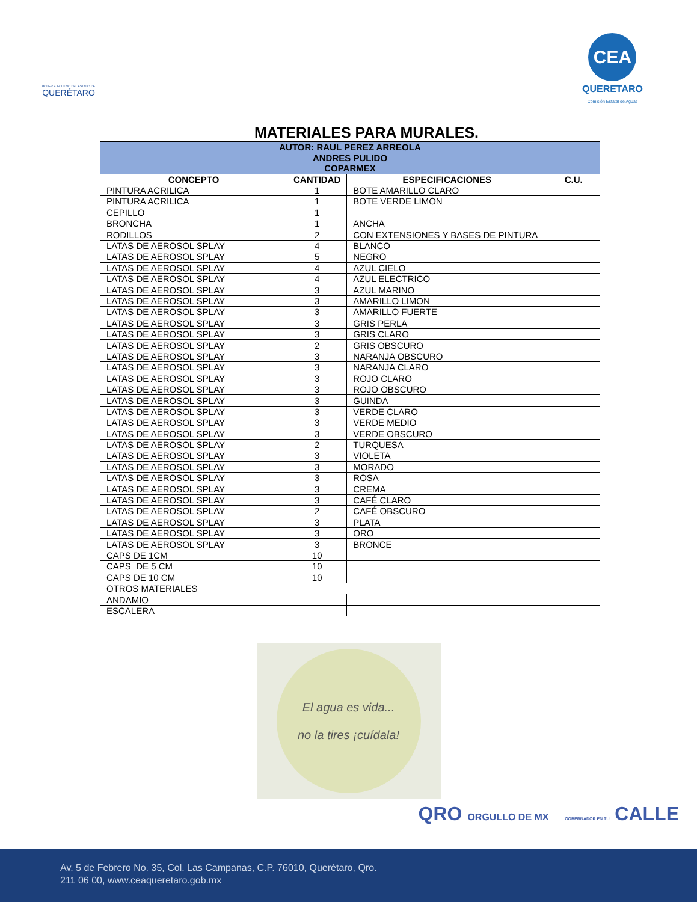PODER EJECUTIVO DEL ESTADO DE
QUERÉTARO
CEA
QUERETARO
Comisión Estatal de Aguas
MATERIALES PARA MURALES.
| AUTOR: RAUL PEREZ ARREOLA ANDRES PULIDO COPARMEX | | | |
| CONCEPTO | CANTIDAD | ESPECIFICACIONES | C.U. |
| PINTURA ACRILICA | 1 | BOTE AMARILLO CLARO | |
| PINTURA ACRILICA | 1 | BOTE VERDE LIMÓN | |
| CEPILLO | 1 | | |
| BRONCHA | 1 | ANCHA | |
| RODILLOS | 2 | CON EXTENSIONES Y BASES DE PINTURA | |
| LATAS DE AEROSOL SPLAY | 4 | BLANCO | |
| LATAS DE AEROSOL SPLAY | 5 | NEGRO | |
| LATAS DE AEROSOL SPLAY | 4 | AZUL CIELO | |
| LATAS DE AEROSOL SPLAY | 4 | AZUL ELECTRICO | |
| LATAS DE AEROSOL SPLAY | 3 | AZUL MARINO | |
| LATAS DE AEROSOL SPLAY | 3 | AMARILLO LIMON | |
| LATAS DE AEROSOL SPLAY | 3 | AMARILLO FUERTE | |
| LATAS DE AEROSOL SPLAY | 3 | GRIS PERLA | |
| LATAS DE AEROSOL SPLAY | 3 | GRIS CLARO | |
| LATAS DE AEROSOL SPLAY | 2 | GRIS OBSCURO | |
| LATAS DE AEROSOL SPLAY | 3 | NARANJA OBSCURO | |
| LATAS DE AEROSOL SPLAY | 3 | NARANJA CLARO | |
| LATAS DE AEROSOL SPLAY | 3 | ROJO CLARO | |
| LATAS DE AEROSOL SPLAY | 3 | ROJO OBSCURO | |
| LATAS DE AEROSOL SPLAY | 3 | GUINDA | |
| LATAS DE AEROSOL SPLAY | 3 | VERDE CLARO | |
| LATAS DE AEROSOL SPLAY | 3 | VERDE MEDIO | |
| LATAS DE AEROSOL SPLAY | 3 | VERDE OBSCURO | |
| LATAS DE AEROSOL SPLAY | 2 | TURQUESA | |
| LATAS DE AEROSOL SPLAY | 3 | VIOLETA | |
| LATAS DE AEROSOL SPLAY | 3 | MORADO | |
| LATAS DE AEROSOL SPLAY | 3 | ROSA | |
| LATAS DE AEROSOL SPLAY | 3 | CREMA | |
| LATAS DE AEROSOL SPLAY | 3 | CAFÉ CLARO | |
| LATAS DE AEROSOL SPLAY | 2 | CAFÉ OBSCURO | |
| LATAS DE AEROSOL SPLAY | 3 | PLATA | |
| LATAS DE AEROSOL SPLAY | 3 | ORO | |
| LATAS DE AEROSOL SPLAY | 3 | BRONCE | |
| CAPS DE 1CM | 10 | | |
| CAPS DE 5 CM | 10 | | |
| CAPS DE 10 CM | 10 | | |
| OTROS MATERIALES | | | |
| ANDAMIO | | | |
| ESCALERA | | | |
El agua es vida...
no la tires ¡cuídala!
QRO ORGULLO DE MX GOBERNADOR EN TU CALLE
Av. 5 de Febrero No. 35, Col. Las Campanas, C.P. 76010, Querétaro, Qro.
211 06 00, www.ceaqueretaro.gob.mx